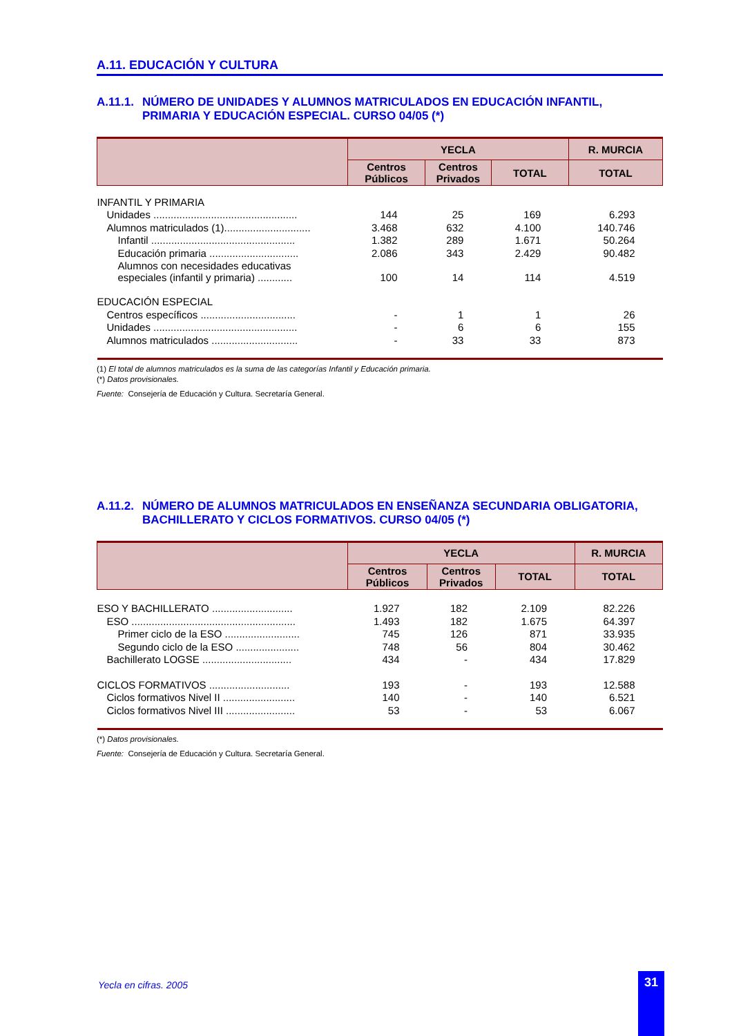A.11. EDUCACIÓN Y CULTURA
A.11.1. NÚMERO DE UNIDADES Y ALUMNOS MATRICULADOS EN EDUCACIÓN INFANTIL, PRIMARIA Y EDUCACIÓN ESPECIAL. CURSO 04/05 (*)
| | YECLA | | | R. MURCIA |
| --- | --- | --- | --- | --- |
| | Centros Públicos | Centros Privados | TOTAL | TOTAL |
| INFANTIL Y PRIMARIA | | | | |
| Unidades .................................................. | 144 | 25 | 169 | 6.293 |
| Alumnos matriculados (1).............................. | 3.468 | 632 | 4.100 | 140.746 |
| Infantil .................................................. | 1.382 | 289 | 1.671 | 50.264 |
| Educación primaria ............................... | 2.086 | 343 | 2.429 | 90.482 |
| Alumnos con necesidades educativas especiales (infantil y primaria) ............ | 100 | 14 | 114 | 4.519 |
| EDUCACIÓN ESPECIAL | | | | |
| Centros específicos ................................. | - | 1 | 1 | 26 |
| Unidades .................................................. | - | 6 | 6 | 155 |
| Alumnos matriculados .............................. | - | 33 | 33 | 873 |
(1) El total de alumnos matriculados es la suma de las categorías Infantil y Educación primaria.
(*) Datos provisionales.
Fuente: Consejería de Educación y Cultura. Secretaría General.
A.11.2. NÚMERO DE ALUMNOS MATRICULADOS EN ENSEÑANZA SECUNDARIA OBLIGATORIA, BACHILLERATO Y CICLOS FORMATIVOS. CURSO 04/05 (*)
| | YECLA | | | R. MURCIA |
| --- | --- | --- | --- | --- |
| | Centros Públicos | Centros Privados | TOTAL | TOTAL |
| ESO Y BACHILLERATO ............................ | 1.927 | 182 | 2.109 | 82.226 |
| ESO ......................................................... | 1.493 | 182 | 1.675 | 64.397 |
| Primer ciclo de la ESO .......................... | 745 | 126 | 871 | 33.935 |
| Segundo ciclo de la ESO ...................... | 748 | 56 | 804 | 30.462 |
| Bachillerato LOGSE ............................... | 434 | - | 434 | 17.829 |
| CICLOS FORMATIVOS ............................ | 193 | - | 193 | 12.588 |
| Ciclos formativos Nivel II ......................... | 140 | - | 140 | 6.521 |
| Ciclos formativos Nivel III ........................ | 53 | - | 53 | 6.067 |
(*) Datos provisionales.
Fuente: Consejería de Educación y Cultura. Secretaría General.
Yecla en cifras. 2005 31